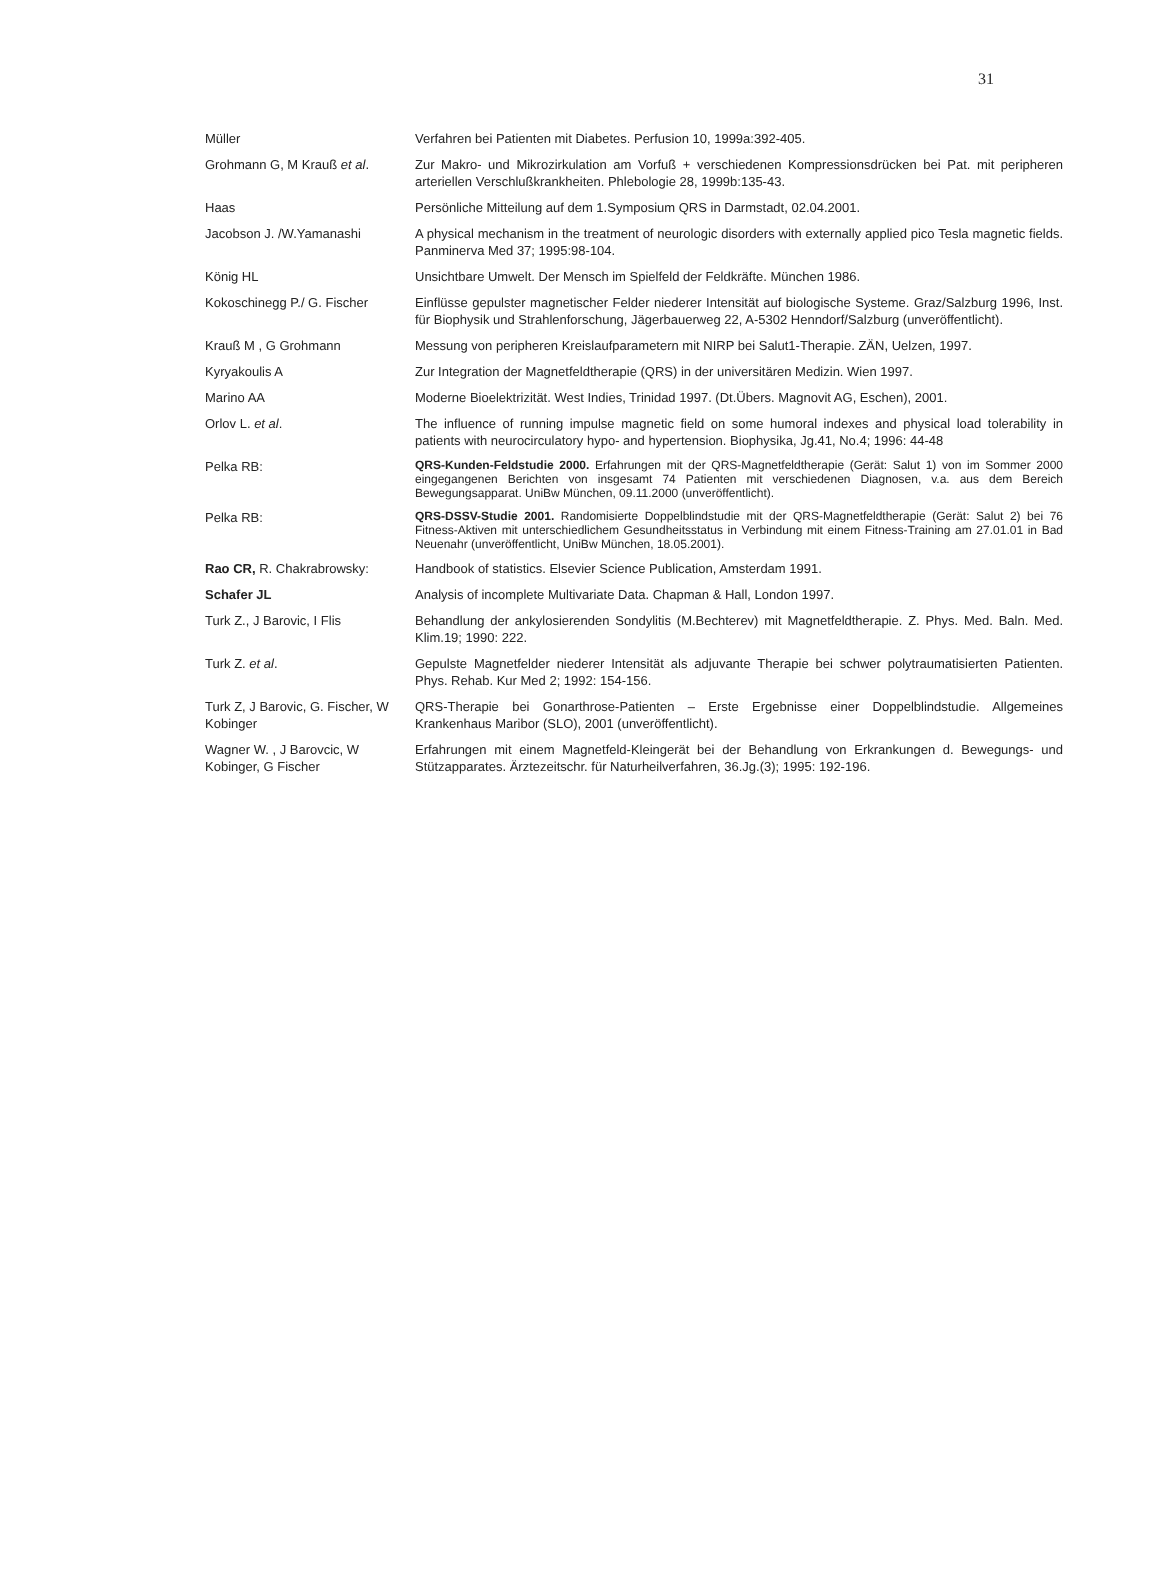31
| Müller | Verfahren bei Patienten mit Diabetes. Perfusion 10, 1999a:392-405. |
| Grohmann G, M Krauß et al . | Zur Makro- und Mikrozirkulation am Vorfuß + verschiedenen Kompressionsdrücken bei Pat. mit peripheren arteriellen Verschlußkrankheiten. Phlebologie 28, 1999b:135-43. |
| Haas | Persönliche Mitteilung auf dem 1.Symposium QRS in Darmstadt, 02.04.2001. |
| Jacobson J. /W.Yamanashi | A physical mechanism in the treatment of neurologic disorders with externally applied pico Tesla magnetic fields. Panminerva Med 37; 1995:98-104. |
| König HL | Unsichtbare Umwelt. Der Mensch im Spielfeld der Feldkräfte. München 1986. |
| Kokoschinegg P./ G. Fischer | Einflüsse gepulster magnetischer Felder niederer Intensität auf biologische Systeme. Graz/Salzburg 1996, Inst. für Biophysik und Strahlenforschung, Jägerbauerweg 22, A-5302 Henndorf/Salzburg (unveröffentlicht). |
| Krauß M , G Grohmann | Messung von peripheren Kreislaufparametern mit NIRP bei Salut1-Therapie. ZÄN, Uelzen, 1997. |
| Kyryakoulis A | Zur Integration der Magnetfeldtherapie (QRS) in der universitären Medizin. Wien 1997. |
| Marino AA | Moderne Bioelektrizität. West Indies, Trinidad 1997. (Dt.Übers. Magnovit AG, Eschen), 2001. |
| Orlov L. et al . | The influence of running impulse magnetic field on some humoral indexes and physical load tolerability in patients with neurocirculatory hypo- and hypertension. Biophysika, Jg.41, No.4; 1996: 44-48 |
| Pelka RB: | QRS-Kunden-Feldstudie 2000. Erfahrungen mit der QRS-Magnetfeldtherapie (Gerät: Salut 1) von im Sommer 2000 eingegangenen Berichten von insgesamt 74 Patienten mit verschiedenen Diagnosen, v.a. aus dem Bereich Bewegungsapparat. UniBw München, 09.11.2000 (unveröffentlicht). |
| Pelka RB: | QRS-DSSV-Studie 2001. Randomisierte Doppelblindstudie mit der QRS-Magnetfeldtherapie (Gerät: Salut 2) bei 76 Fitness-Aktiven mit unterschiedlichem Gesundheitsstatus in Verbindung mit einem Fitness-Training am 27.01.01 in Bad Neuenahr (unveröffentlicht, UniBw München, 18.05.2001). |
| Rao CR, R. Chakrabrowsky: | Handbook of statistics. Elsevier Science Publication, Amsterdam 1991. |
| Schafer JL | Analysis of incomplete Multivariate Data. Chapman & Hall, London 1997. |
| Turk Z., J Barovic, I Flis | Behandlung der ankylosierenden Sondylitis (M.Bechterev) mit Magnetfeldtherapie. Z. Phys. Med. Baln. Med. Klim.19; 1990: 222. |
| Turk Z. et al . | Gepulste Magnetfelder niederer Intensität als adjuvante Therapie bei schwer polytraumatisierten Patienten. Phys. Rehab. Kur Med 2; 1992: 154-156. |
| Turk Z, J Barovic, G. Fischer, W Kobinger | QRS-Therapie bei Gonarthrose-Patienten – Erste Ergebnisse einer Doppelblindstudie. Allgemeines Krankenhaus Maribor (SLO), 2001 (unveröffentlicht). |
| Wagner W. , J Barovcic, W Kobinger, G Fischer | Erfahrungen mit einem Magnetfeld-Kleingerät bei der Behandlung von Erkrankungen d. Bewegungs- und Stützapparates. Ärztezeitschr. für Naturheilverfahren, 36.Jg.(3); 1995: 192-196. |